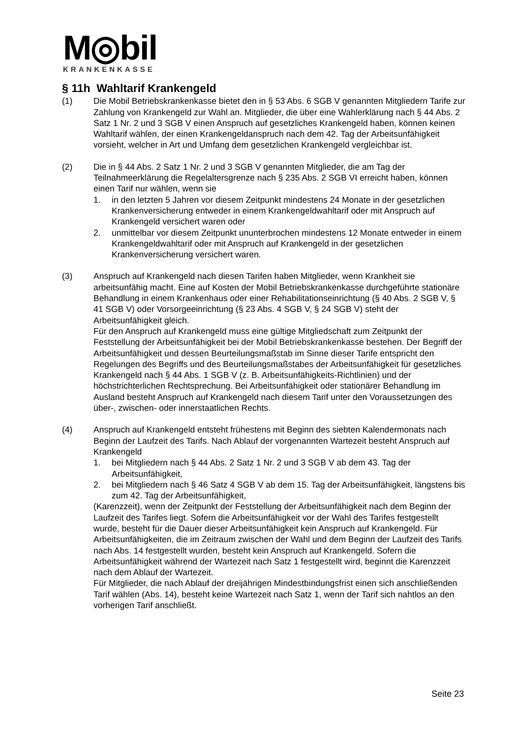M◎bil
KRANKENKASSE
§ 11h Wahltarif Krankengeld
(1) Die Mobil Betriebskrankenkasse bietet den in § 53 Abs. 6 SGB V genannten Mitgliedern Tarife zur Zahlung von Krankengeld zur Wahl an. Mitglieder, die über eine Wahlerklärung nach § 44 Abs. 2 Satz 1 Nr. 2 und 3 SGB V einen Anspruch auf gesetzliches Krankengeld haben, können keinen Wahltarif wählen, der einen Krankengeldanspruch nach dem 42. Tag der Arbeitsunfähigkeit vorsieht, welcher in Art und Umfang dem gesetzlichen Krankengeld vergleichbar ist.
(2) Die in § 44 Abs. 2 Satz 1 Nr. 2 und 3 SGB V genannten Mitglieder, die am Tag der Teilnahmeerklärung die Regelaltersgrenze nach § 235 Abs. 2 SGB VI erreicht haben, können einen Tarif nur wählen, wenn sie
1. in den letzten 5 Jahren vor diesem Zeitpunkt mindestens 24 Monate in der gesetzlichen Krankenversicherung entweder in einem Krankengeldwahltarif oder mit Anspruch auf Krankengeld versichert waren oder
2. unmittelbar vor diesem Zeitpunkt ununterbrochen mindestens 12 Monate entweder in einem Krankengeldwahltarif oder mit Anspruch auf Krankengeld in der gesetzlichen Krankenversicherung versichert waren.
(3) Anspruch auf Krankengeld nach diesen Tarifen haben Mitglieder, wenn Krankheit sie arbeitsunfähig macht. Eine auf Kosten der Mobil Betriebskrankenkasse durchgeführte stationäre Behandlung in einem Krankenhaus oder einer Rehabilitationseinrichtung (§ 40 Abs. 2 SGB V, § 41 SGB V) oder Vorsorgeeinrichtung (§ 23 Abs. 4 SGB V, § 24 SGB V) steht der Arbeitsunfähigkeit gleich.
Für den Anspruch auf Krankengeld muss eine gültige Mitgliedschaft zum Zeitpunkt der Feststellung der Arbeitsunfähigkeit bei der Mobil Betriebskrankenkasse bestehen. Der Begriff der Arbeitsunfähigkeit und dessen Beurteilungsmaßstab im Sinne dieser Tarife entspricht den Regelungen des Begriffs und des Beurteilungsmaßstabes der Arbeitsunfähigkeit für gesetzliches Krankengeld nach § 44 Abs. 1 SGB V (z. B. Arbeitsunfähigkeits-Richtlinien) und der höchstrichterlichen Rechtsprechung. Bei Arbeitsunfähigkeit oder stationärer Behandlung im Ausland besteht Anspruch auf Krankengeld nach diesem Tarif unter den Voraussetzungen des über-, zwischen- oder innerstaatlichen Rechts.
(4) Anspruch auf Krankengeld entsteht frühestens mit Beginn des siebten Kalendermonats nach Beginn der Laufzeit des Tarifs. Nach Ablauf der vorgenannten Wartezeit besteht Anspruch auf Krankengeld
1. bei Mitgliedern nach § 44 Abs. 2 Satz 1 Nr. 2 und 3 SGB V ab dem 43. Tag der Arbeitsunfähigkeit,
2. bei Mitgliedern nach § 46 Satz 4 SGB V ab dem 15. Tag der Arbeitsunfähigkeit, längstens bis zum 42. Tag der Arbeitsunfähigkeit,
(Karenzzeit), wenn der Zeitpunkt der Feststellung der Arbeitsunfähigkeit nach dem Beginn der Laufzeit des Tarifes liegt. Sofern die Arbeitsunfähigkeit vor der Wahl des Tarifes festgestellt wurde, besteht für die Dauer dieser Arbeitsunfähigkeit kein Anspruch auf Krankengeld. Für Arbeitsunfähigkeiten, die im Zeitraum zwischen der Wahl und dem Beginn der Laufzeit des Tarifs nach Abs. 14 festgestellt wurden, besteht kein Anspruch auf Krankengeld. Sofern die Arbeitsunfähigkeit während der Wartezeit nach Satz 1 festgestellt wird, beginnt die Karenzzeit nach dem Ablauf der Wartezeit.
Für Mitglieder, die nach Ablauf der dreijährigen Mindestbindungsfrist einen sich anschließenden Tarif wählen (Abs. 14), besteht keine Wartezeit nach Satz 1, wenn der Tarif sich nahtlos an den vorherigen Tarif anschließt.
Seite 23